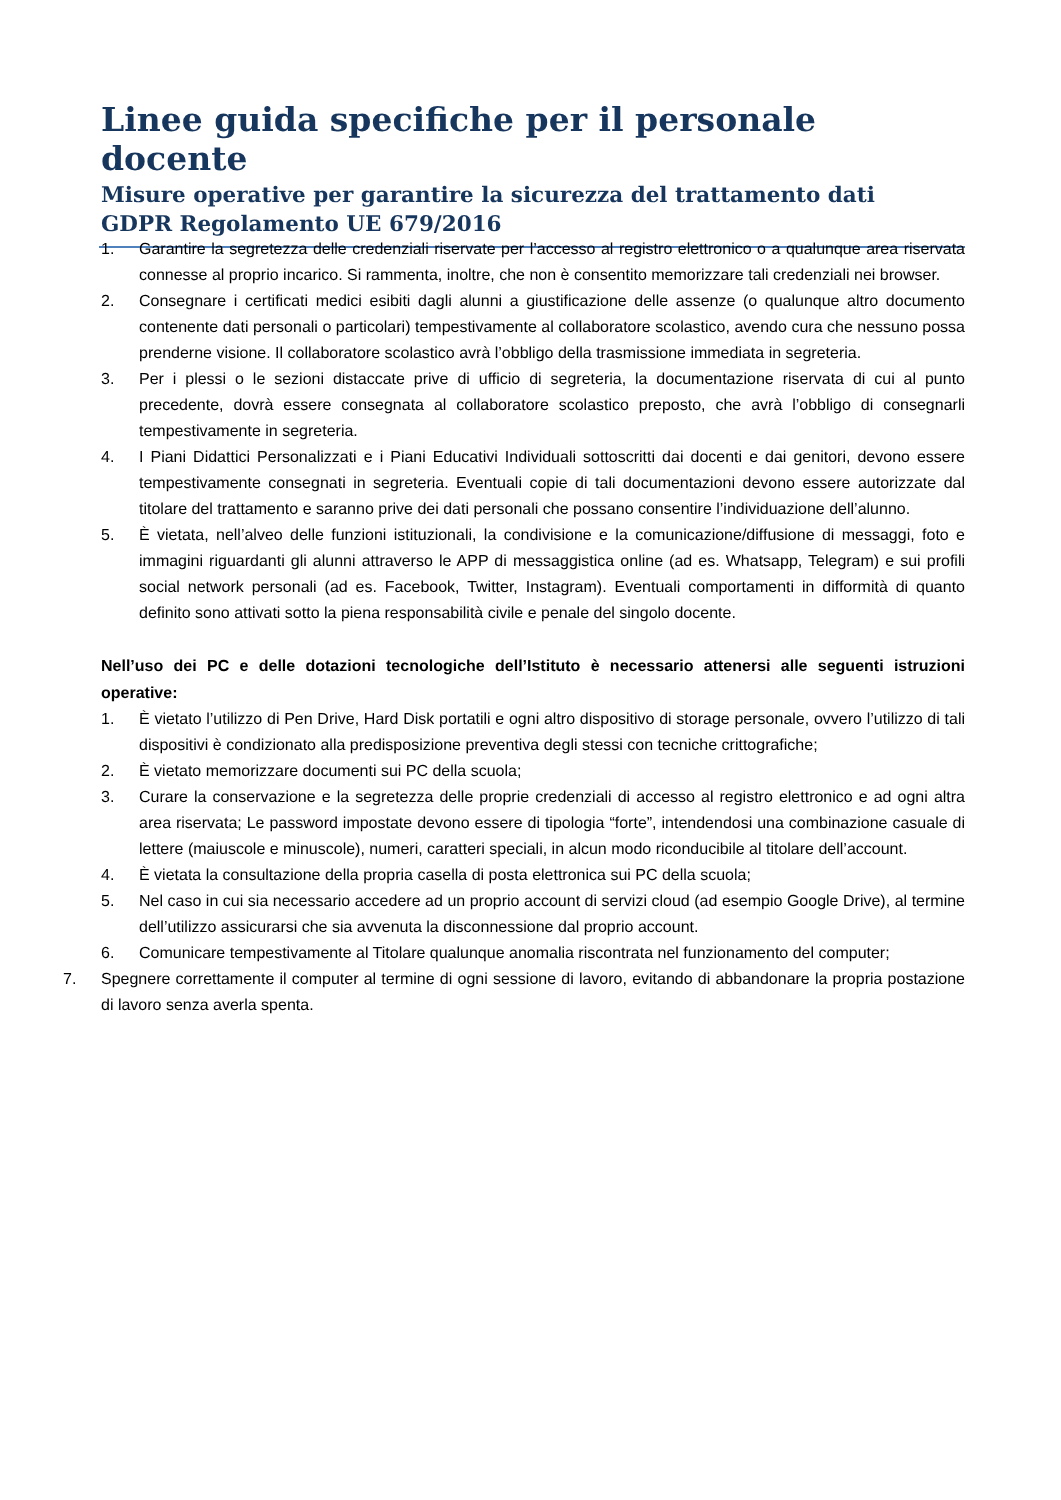Linee guida specifiche per il personale docente
Misure operative per garantire la sicurezza del trattamento dati
GDPR Regolamento UE 679/2016
1. Garantire la segretezza delle credenziali riservate per l’accesso al registro elettronico o a qualunque area riservata connesse al proprio incarico. Si rammenta, inoltre, che non è consentito memorizzare tali credenziali nei browser.
2. Consegnare i certificati medici esibiti dagli alunni a giustificazione delle assenze (o qualunque altro documento contenente dati personali o particolari) tempestivamente al collaboratore scolastico, avendo cura che nessuno possa prenderne visione. Il collaboratore scolastico avrà l’obbligo della trasmissione immediata in segreteria.
3. Per i plessi o le sezioni distaccate prive di ufficio di segreteria, la documentazione riservata di cui al punto precedente, dovrà essere consegnata al collaboratore scolastico preposto, che avrà l’obbligo di consegnarli tempestivamente in segreteria.
4. I Piani Didattici Personalizzati e i Piani Educativi Individuali sottoscritti dai docenti e dai genitori, devono essere tempestivamente consegnati in segreteria. Eventuali copie di tali documentazioni devono essere autorizzate dal titolare del trattamento e saranno prive dei dati personali che possano consentire l’individuazione dell’alunno.
5. È vietata, nell’alveo delle funzioni istituzionali, la condivisione e la comunicazione/diffusione di messaggi, foto e immagini riguardanti gli alunni attraverso le APP di messaggistica online (ad es. Whatsapp, Telegram) e sui profili social network personali (ad es. Facebook, Twitter, Instagram). Eventuali comportamenti in difformità di quanto definito sono attivati sotto la piena responsabilità civile e penale del singolo docente.
Nell’uso dei PC e delle dotazioni tecnologiche dell’Istituto è necessario attenersi alle seguenti istruzioni operative:
1. È vietato l’utilizzo di Pen Drive, Hard Disk portatili e ogni altro dispositivo di storage personale, ovvero l’utilizzo di tali dispositivi è condizionato alla predisposizione preventiva degli stessi con tecniche crittografiche;
2. È vietato memorizzare documenti sui PC della scuola;
3. Curare la conservazione e la segretezza delle proprie credenziali di accesso al registro elettronico e ad ogni altra area riservata; Le password impostate devono essere di tipologia “forte”, intendendosi una combinazione casuale di lettere (maiuscole e minuscole), numeri, caratteri speciali, in alcun modo riconducibile al titolare dell’account.
4. È vietata la consultazione della propria casella di posta elettronica sui PC della scuola;
5. Nel caso in cui sia necessario accedere ad un proprio account di servizi cloud (ad esempio Google Drive), al termine dell’utilizzo assicurarsi che sia avvenuta la disconnessione dal proprio account.
6. Comunicare tempestivamente al Titolare qualunque anomalia riscontrata nel funzionamento del computer;
7. Spegnere correttamente il computer al termine di ogni sessione di lavoro, evitando di abbandonare la propria postazione di lavoro senza averla spenta.